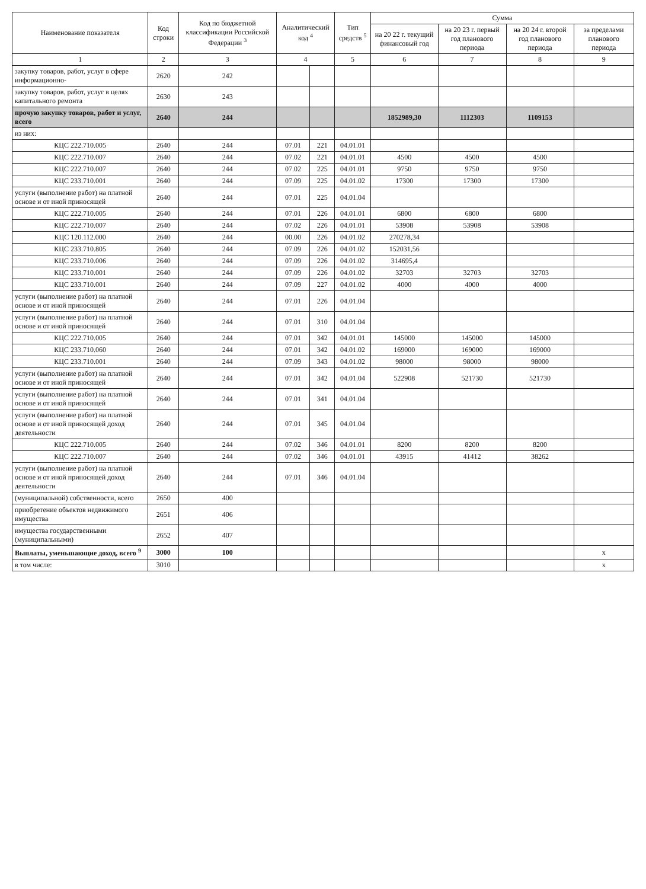| Наименование показателя | Код строки | Код по бюджетной классификации Российской Федерации <sup>3</sup> | Аналитический код <sup>4</sup> | | Тип средств <sup>5</sup> | Сумма | | | |
| --- | --- | --- | --- | --- | --- | --- | --- | --- | --- |
| | | | | | | на 20 22 г. текущий финансовый год | на 20 23 г. первый год планового периода | на 20 24 г. второй год планового периода | за пределами планового периода |
| 1 | 2 | 3 | 4 | | 5 | 6 | 7 | 8 | 9 |
| закупку товаров, работ, услуг в сфере информационно- | 2620 | 242 | | | | | | | |
| закупку товаров, работ, услуг в целях капитального ремонта | 2630 | 243 | | | | | | | |
| прочую закупку товаров, работ и услуг, всего | 2640 | 244 | | | | 1852989,30 | 1112303 | 1109153 | |
| из них: | | | | | | | | | |
| КЦС 222.710.005 | 2640 | 244 | 07.01 | 221 | 04.01.01 | | | | |
| КЦС 222.710.007 | 2640 | 244 | 07.02 | 221 | 04.01.01 | 4500 | 4500 | 4500 | |
| КЦС 222.710.007 | 2640 | 244 | 07.02 | 225 | 04.01.01 | 9750 | 9750 | 9750 | |
| КЦС 233.710.001 | 2640 | 244 | 07.09 | 225 | 04.01.02 | 17300 | 17300 | 17300 | |
| услуги (выполнение работ) на платной основе и от иной приносящей | 2640 | 244 | 07.01 | 225 | 04.01.04 | | | | |
| КЦС 222.710.005 | 2640 | 244 | 07.01 | 226 | 04.01.01 | 6800 | 6800 | 6800 | |
| КЦС 222.710.007 | 2640 | 244 | 07.02 | 226 | 04.01.01 | 53908 | 53908 | 53908 | |
| КЦС 120.112.000 | 2640 | 244 | 00.00 | 226 | 04.01.02 | 270278,34 | | | |
| КЦС 233.710.805 | 2640 | 244 | 07.09 | 226 | 04.01.02 | 152031,56 | | | |
| КЦС 233.710.006 | 2640 | 244 | 07.09 | 226 | 04.01.02 | 314695,4 | | | |
| КЦС 233.710.001 | 2640 | 244 | 07.09 | 226 | 04.01.02 | 32703 | 32703 | 32703 | |
| КЦС 233.710.001 | 2640 | 244 | 07.09 | 227 | 04.01.02 | 4000 | 4000 | 4000 | |
| услуги (выполнение работ) на платной основе и от иной приносящей | 2640 | 244 | 07.01 | 226 | 04.01.04 | | | | |
| услуги (выполнение работ) на платной основе и от иной приносящей | 2640 | 244 | 07.01 | 310 | 04.01.04 | | | | |
| КЦС 222.710.005 | 2640 | 244 | 07.01 | 342 | 04.01.01 | 145000 | 145000 | 145000 | |
| КЦС 233.710.060 | 2640 | 244 | 07.01 | 342 | 04.01.02 | 169000 | 169000 | 169000 | |
| КЦС 233.710.001 | 2640 | 244 | 07.09 | 343 | 04.01.02 | 98000 | 98000 | 98000 | |
| услуги (выполнение работ) на платной основе и от иной приносящей | 2640 | 244 | 07.01 | 342 | 04.01.04 | 522908 | 521730 | 521730 | |
| услуги (выполнение работ) на платной основе и от иной приносящей | 2640 | 244 | 07.01 | 341 | 04.01.04 | | | | |
| услуги (выполнение работ) на платной основе и от иной приносящей доход деятельности | 2640 | 244 | 07.01 | 345 | 04.01.04 | | | | |
| КЦС 222.710.005 | 2640 | 244 | 07.02 | 346 | 04.01.01 | 8200 | 8200 | 8200 | |
| КЦС 222.710.007 | 2640 | 244 | 07.02 | 346 | 04.01.01 | 43915 | 41412 | 38262 | |
| услуги (выполнение работ) на платной основе и от иной приносящей доход деятельности | 2640 | 244 | 07.01 | 346 | 04.01.04 | | | | |
| (муниципальной) собственности, всего | 2650 | 400 | | | | | | | |
| приобретение объектов недвижимого имущества | 2651 | 406 | | | | | | | |
| имущества государственными (муниципальными) | 2652 | 407 | | | | | | | |
| Выплаты, уменьшающие доход, всего <sup>9</sup> | 3000 | 100 | | | | | | | x |
| в том числе: | 3010 | | | | | | | | x |